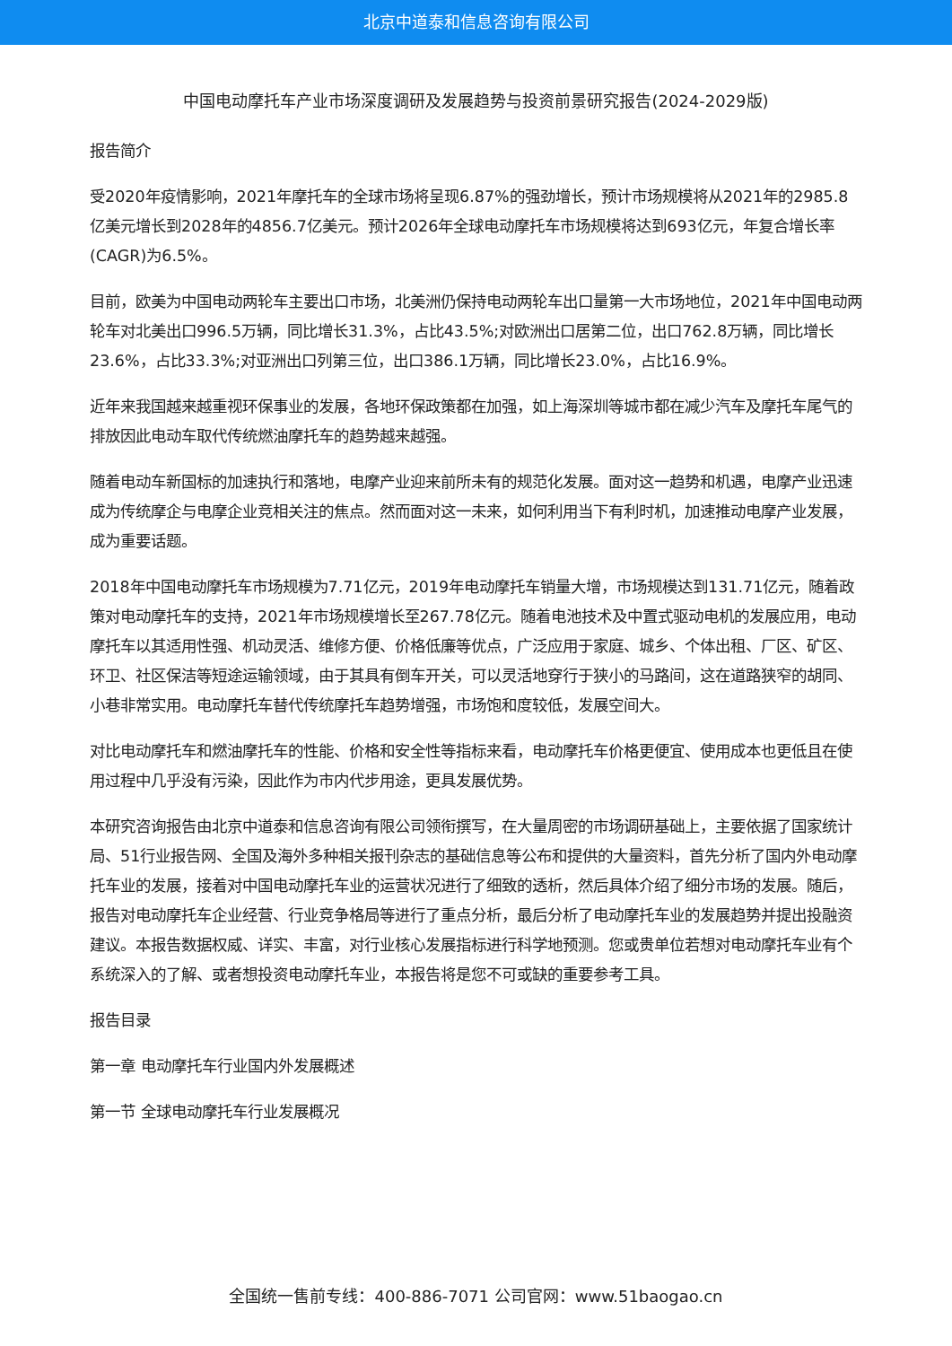北京中道泰和信息咨询有限公司
中国电动摩托车产业市场深度调研及发展趋势与投资前景研究报告(2024-2029版)
报告简介
受2020年疫情影响，2021年摩托车的全球市场将呈现6.87%的强劲增长，预计市场规模将从2021年的2985.8亿美元增长到2028年的4856.7亿美元。预计2026年全球电动摩托车市场规模将达到693亿元，年复合增长率(CAGR)为6.5%。
目前，欧美为中国电动两轮车主要出口市场，北美洲仍保持电动两轮车出口量第一大市场地位，2021年中国电动两轮车对北美出口996.5万辆，同比增长31.3%，占比43.5%;对欧洲出口居第二位，出口762.8万辆，同比增长23.6%，占比33.3%;对亚洲出口列第三位，出口386.1万辆，同比增长23.0%，占比16.9%。
近年来我国越来越重视环保事业的发展，各地环保政策都在加强，如上海深圳等城市都在减少汽车及摩托车尾气的排放因此电动车取代传统燃油摩托车的趋势越来越强。
随着电动车新国标的加速执行和落地，电摩产业迎来前所未有的规范化发展。面对这一趋势和机遇，电摩产业迅速成为传统摩企与电摩企业竞相关注的焦点。然而面对这一未来，如何利用当下有利时机，加速推动电摩产业发展，成为重要话题。
2018年中国电动摩托车市场规模为7.71亿元，2019年电动摩托车销量大增，市场规模达到131.71亿元，随着政策对电动摩托车的支持，2021年市场规模增长至267.78亿元。随着电池技术及中置式驱动电机的发展应用，电动摩托车以其适用性强、机动灵活、维修方便、价格低廉等优点，广泛应用于家庭、城乡、个体出租、厂区、矿区、环卫、社区保洁等短途运输领域，由于其具有倒车开关，可以灵活地穿行于狭小的马路间，这在道路狭窄的胡同、小巷非常实用。电动摩托车替代传统摩托车趋势增强，市场饱和度较低，发展空间大。
对比电动摩托车和燃油摩托车的性能、价格和安全性等指标来看，电动摩托车价格更便宜、使用成本也更低且在使用过程中几乎没有污染，因此作为市内代步用途，更具发展优势。
本研究咨询报告由北京中道泰和信息咨询有限公司领衔撰写，在大量周密的市场调研基础上，主要依据了国家统计局、51行业报告网、全国及海外多种相关报刊杂志的基础信息等公布和提供的大量资料，首先分析了国内外电动摩托车业的发展，接着对中国电动摩托车业的运营状况进行了细致的透析，然后具体介绍了细分市场的发展。随后，报告对电动摩托车企业经营、行业竞争格局等进行了重点分析，最后分析了电动摩托车业的发展趋势并提出投融资建议。本报告数据权威、详实、丰富，对行业核心发展指标进行科学地预测。您或贵单位若想对电动摩托车业有个系统深入的了解、或者想投资电动摩托车业，本报告将是您不可或缺的重要参考工具。
报告目录
第一章 电动摩托车行业国内外发展概述
第一节 全球电动摩托车行业发展概况
全国统一售前专线：400-886-7071 公司官网：www.51baogao.cn